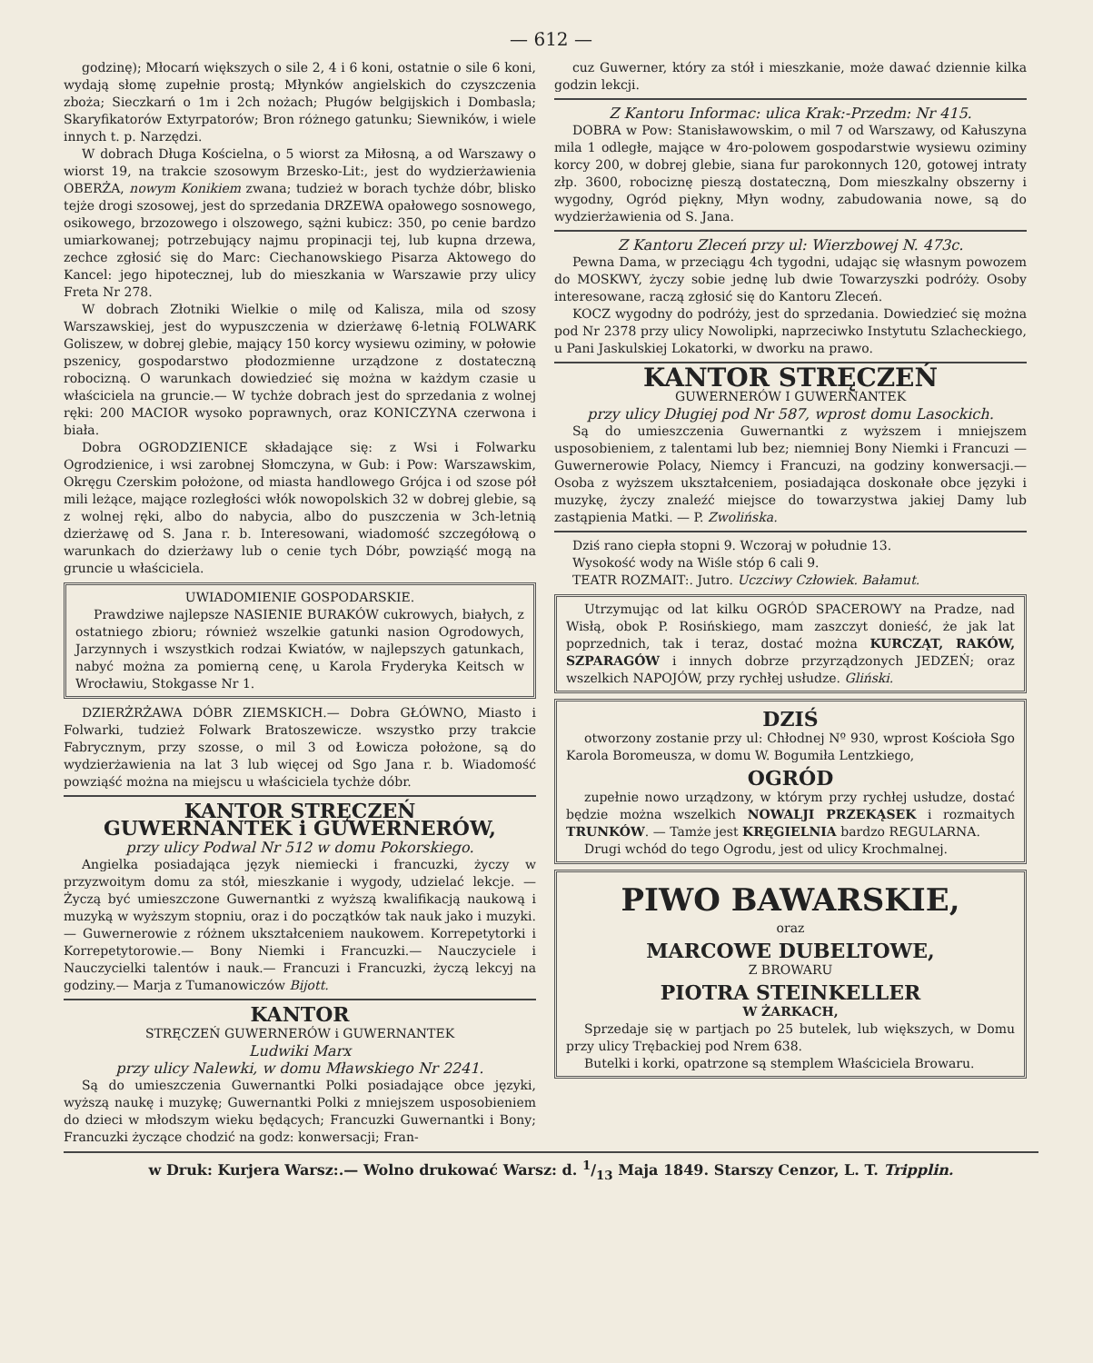— 612 —
godzinę); Młocarń większych o sile 2, 4 i 6 koni, ostatnie o sile 6 koni, wydają słomę zupełnie prostą; Młynków angielskich do czyszczenia zboża; Sieczkarń o 1m i 2ch nożach; Pługów belgijskich i Dombasla; Skaryfikatorów Extyrpatorów; Bron różnego gatunku; Siewników, i wiele innych t. p. Narzędzi.
W dobrach Długa Kościelna, o 5 wiorst za Miłosną, a od Warszawy o wiorst 19, na trakcie szosowym Brzesko-Lit:, jest do wydzierżawienia OBERŻA, nowym Konikiem zwana; tudzież w borach tychże dóbr, blisko tejże drogi szosowej, jest do sprzedania DRZEWA opałowego sosnowego, osikowego, brzozowego i olszowego, sążni kubicz: 350, po cenie bardzo umiarkowanej; potrzebujący najmu propinacji tej, lub kupna drzewa, zechce zgłosić się do Marc: Ciechanowskiego Pisarza Aktowego do Kancel: jego hipotecznej, lub do mieszkania w Warszawie przy ulicy Freta Nr 278.
W dobrach Złotniki Wielkie o milę od Kalisza, mila od szosy Warszawskiej, jest do wypuszczenia w dzierżawę 6-letnią FOLWARK Goliszew, w dobrej glebie, mający 150 korcy wysiewu oziminy, w połowie pszenicy, gospodarstwo płodozmienne urządzone z dostateczną robocizną. O warunkach dowiedzieć się można w każdym czasie u właściciela na gruncie.— W tychże dobrach jest do sprzedania z wolnej ręki: 200 MACIOR wysoko poprawnych, oraz KONICZYNA czerwona i biała.
Dobra OGRODZIENICE składające się: z Wsi i Folwarku Ogrodzienice, i wsi zarobnej Słomczyna, w Gub: i Pow: Warszawskim, Okręgu Czerskim położone, od miasta handlowego Grójca i od szose pół mili leżące, mające rozległości włók nowopolskich 32 w dobrej glebie, są z wolnej ręki, albo do nabycia, albo do puszczenia w 3ch-letnią dzierżawę od S. Jana r. b. Interesowani, wiadomość szczegółową o warunkach do dzierżawy lub o cenie tych Dóbr, powziąść mogą na gruncie u właściciela.
UWIADOMIENIE GOSPODARSKIE.
Prawdziwe najlepsze NASIENIE BURAKÓW cukrowych, białych, z ostatniego zbioru; również wszelkie gatunki nasion Ogrodowych, Jarzynnych i wszystkich rodzai Kwiatów, w najlepszych gatunkach, nabyć można za pomierną cenę, u Karola Fryderyka Keitsch w Wrocławiu, Stokgasse Nr 1.
DZIERŻRŻAWA DÓBR ZIEMSKICH.— Dobra GŁÓWNO, Miasto i Folwarki, tudzież Folwark Bratoszewicze. wszystko przy trakcie Fabrycznym, przy szosse, o mil 3 od Łowicza położone, są do wydzierżawienia na lat 3 lub więcej od Sgo Jana r. b. Wiadomość powziąść można na miejscu u właściciela tychże dóbr.
KANTOR STRĘCZEŃ
GUWERNANTEK i GUWERNERÓW,
przy ulicy Podwal Nr 512 w domu Pokorskiego.
Angielka posiadająca język niemiecki i francuzki, życzy w przyzwoitym domu za stół, mieszkanie i wygody, udzielać lekcje. — Życzą być umieszczone Guwernantki z wyższą kwalifikacją naukową i muzyką w wyższym stopniu, oraz i do początków tak nauk jako i muzyki. — Guwernerowie z różnem ukształceniem naukowem. Korrepetytorki i Korrepetytorowie.— Bony Niemki i Francuzki.— Nauczyciele i Nauczycielki talentów i nauk.— Francuzi i Francuzki, życzą lekcyj na godziny.— Marja z Tumanowiczów Bijott.
KANTOR
STRĘCZEŃ GUWERNERÓW i GUWERNANTEK
Ludwiki Marx
przy ulicy Nalewki, w domu Mławskiego Nr 2241.
Są do umieszczenia Guwernantki Polki posiadające obce języki, wyższą naukę i muzykę; Guwernantki Polki z mniejszem usposobieniem do dzieci w młodszym wieku będących; Francuzki Guwernantki i Bony; Francuzki życzące chodzić na godz: konwersacji; Fran-
cuz Guwerner, który za stół i mieszkanie, może dawać dziennie kilka godzin lekcji.
Z Kantoru Informac: ulica Krak:-Przedm: Nr 415.
DOBRA w Pow: Stanisławowskim, o mil 7 od Warszawy, od Kałuszyna mila 1 odległe, mające w 4ro-polowem gospodarstwie wysiewu oziminy korcy 200, w dobrej glebie, siana fur parokonnych 120, gotowej intraty złp. 3600, robociznę pieszą dostateczną, Dom mieszkalny obszerny i wygodny, Ogród piękny, Młyn wodny, zabudowania nowe, są do wydzierżawienia od S. Jana.
Z Kantoru Zleceń przy ul: Wierzbowej N. 473c.
Pewna Dama, w przeciągu 4ch tygodni, udając się własnym powozem do MOSKWY, życzy sobie jednę lub dwie Towarzyszki podróży. Osoby interesowane, raczą zgłosić się do Kantoru Zleceń.
KOCZ wygodny do podróży, jest do sprzedania. Dowiedzieć się można pod Nr 2378 przy ulicy Nowolipki, naprzeciwko Instytutu Szlacheckiego, u Pani Jaskulskiej Lokatorki, w dworku na prawo.
KANTOR STRĘCZEŃ
GUWERNERÓW I GUWERNANTEK
przy ulicy Długiej pod Nr 587, wprost domu Lasockich.
Są do umieszczenia Guwernantki z wyższem i mniejszem usposobieniem, z talentami lub bez; niemniej Bony Niemki i Francuzi — Guwernerowie Polacy, Niemcy i Francuzi, na godziny konwersacji.— Osoba z wyższem ukształceniem, posiadająca doskonałe obce języki i muzykę, życzy znaleźć miejsce do towarzystwa jakiej Damy lub zastąpienia Matki. — P. Zwolińska.
Dziś rano ciepła stopni 9. Wczoraj w południe 13.
Wysokość wody na Wiśle stóp 6 cali 9.
TEATR ROZMAIT:. Jutro. Uczciwy Człowiek. Bałamut.
Utrzymując od lat kilku OGRÓD SPACEROWY na Pradze, nad Wisłą, obok P. Rosińskiego, mam zaszczyt donieść, że jak lat poprzednich, tak i teraz, dostać można KURCZĄT, RAKÓW, SZPARAGÓW i innych dobrze przyrządzonych JEDZEŃ; oraz wszelkich NAPOJÓW, przy rychłej usłudze. Gliński.
DZIŚ
otworzony zostanie przy ul: Chłodnej Nº 930, wprost Kościoła Sgo Karola Boromeusza, w domu W. Bogumiła Lentzkiego,
OGRÓD
zupełnie nowo urządzony, w którym przy rychłej usłudze, dostać będzie można wszelkich NOWALJI PRZEKĄSEK i rozmaitych TRUNKÓW. — Tamże jest KRĘGIELNIA bardzo REGULARNA.
Drugi wchód do tego Ogrodu, jest od ulicy Krochmalnej.
PIWO BAWARSKIE,
oraz
MARCOWE DUBELTOWE,
Z BROWARU
PIOTRA STEINKELLER
W ŻARKACH,
Sprzedaje się w partjach po 25 butelek, lub większych, w Domu przy ulicy Trębackiej pod Nrem 638.
Butelki i korki, opatrzone są stemplem Właściciela Browaru.
w Druk: Kurjera Warsz:.— Wolno drukować Warsz: d. 1/13 Maja 1849. Starszy Cenzor, L. T. Tripplin.